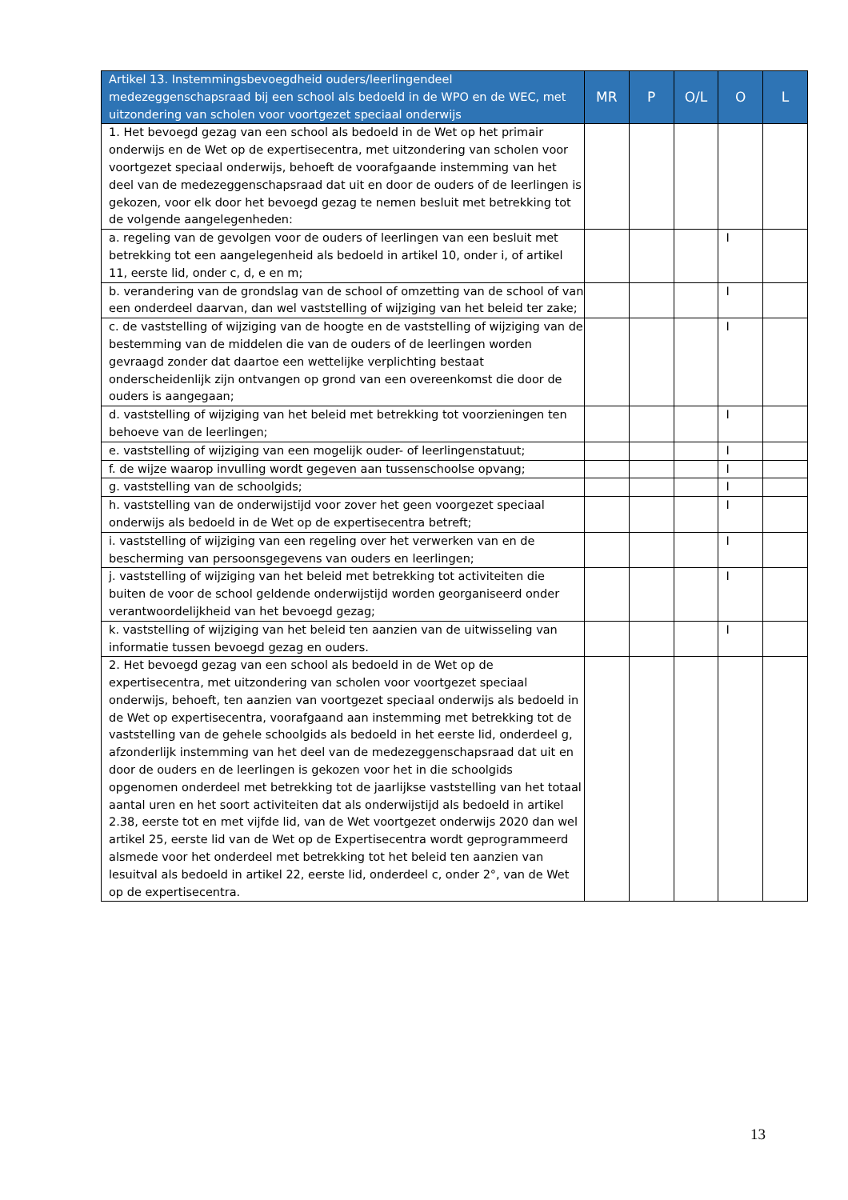| Artikel 13. Instemmingsbevoegdheid ouders/leerlingendeel medezeggenschapsraad bij een school als bedoeld in de WPO en de WEC, met uitzondering van scholen voor voortgezet speciaal onderwijs | MR | P | O/L | O | L |
| --- | --- | --- | --- | --- | --- |
| 1. Het bevoegd gezag van een school als bedoeld in de Wet op het primair onderwijs en de Wet op de expertisecentra, met uitzondering van scholen voor voortgezet speciaal onderwijs, behoeft de voorafgaande instemming van het deel van de medezeggenschapsraad dat uit en door de ouders of de leerlingen is gekozen, voor elk door het bevoegd gezag te nemen besluit met betrekking tot de volgende aangelegenheden: | | | | | |
| a. regeling van de gevolgen voor de ouders of leerlingen van een besluit met betrekking tot een aangelegenheid als bedoeld in artikel 10, onder i, of artikel 11, eerste lid, onder c, d, e en m; | | | | I | |
| b. verandering van de grondslag van de school of omzetting van de school of van een onderdeel daarvan, dan wel vaststelling of wijziging van het beleid ter zake; | | | | I | |
| c. de vaststelling of wijziging van de hoogte en de vaststelling of wijziging van de bestemming van de middelen die van de ouders of de leerlingen worden gevraagd zonder dat daartoe een wettelijke verplichting bestaat onderscheidenlijk zijn ontvangen op grond van een overeenkomst die door de ouders is aangegaan; | | | | I | |
| d. vaststelling of wijziging van het beleid met betrekking tot voorzieningen ten behoeve van de leerlingen; | | | | I | |
| e. vaststelling of wijziging van een mogelijk ouder- of leerlingenstatuut; | | | | I | |
| f. de wijze waarop invulling wordt gegeven aan tussenschoolse opvang; | | | | I | |
| g. vaststelling van de schoolgids; | | | | I | |
| h. vaststelling van de onderwijstijd voor zover het geen voorgezet speciaal onderwijs als bedoeld in de Wet op de expertisecentra betreft; | | | | I | |
| i. vaststelling of wijziging van een regeling over het verwerken van en de bescherming van persoonsgegevens van ouders en leerlingen; | | | | I | |
| j. vaststelling of wijziging van het beleid met betrekking tot activiteiten die buiten de voor de school geldende onderwijstijd worden georganiseerd onder verantwoordelijkheid van het bevoegd gezag; | | | | I | |
| k. vaststelling of wijziging van het beleid ten aanzien van de uitwisseling van informatie tussen bevoegd gezag en ouders. | | | | I | |
| 2. Het bevoegd gezag van een school als bedoeld in de Wet op de expertisecentra, met uitzondering van scholen voor voortgezet speciaal onderwijs, behoeft, ten aanzien van voortgezet speciaal onderwijs als bedoeld in de Wet op expertisecentra, voorafgaand aan instemming met betrekking tot de vaststelling van de gehele schoolgids als bedoeld in het eerste lid, onderdeel g, afzonderlijk instemming van het deel van de medezeggenschapsraad dat uit en door de ouders en de leerlingen is gekozen voor het in die schoolgids opgenomen onderdeel met betrekking tot de jaarlijkse vaststelling van het totaal aantal uren en het soort activiteiten dat als onderwijstijd als bedoeld in artikel 2.38, eerste tot en met vijfde lid, van de Wet voortgezet onderwijs 2020 dan wel artikel 25, eerste lid van de Wet op de Expertisecentra wordt geprogrammeerd alsmede voor het onderdeel met betrekking tot het beleid ten aanzien van lesuitval als bedoeld in artikel 22, eerste lid, onderdeel c, onder 2°, van de Wet op de expertisecentra. | | | | | |
13